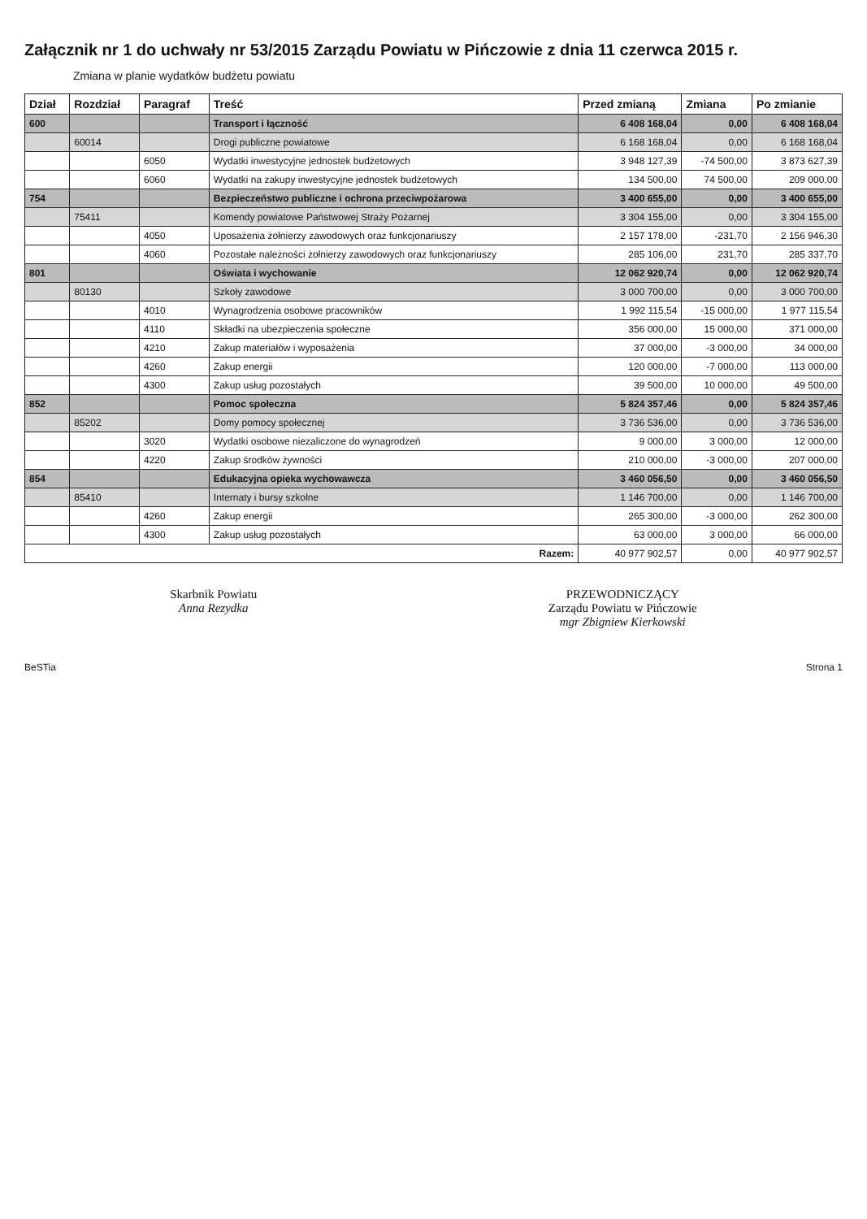Załącznik nr 1 do uchwały nr 53/2015 Zarządu Powiatu w Pińczowie z dnia 11 czerwca 2015 r.
Zmiana w planie wydatków budżetu powiatu
| Dział | Rozdział | Paragraf | Treść | Przed zmianą | Zmiana | Po zmianie |
| --- | --- | --- | --- | --- | --- | --- |
| 600 | | | Transport i łączność | 6 408 168,04 | 0,00 | 6 408 168,04 |
| | 60014 | | Drogi publiczne powiatowe | 6 168 168,04 | 0,00 | 6 168 168,04 |
| | | 6050 | Wydatki inwestycyjne jednostek budżetowych | 3 948 127,39 | -74 500,00 | 3 873 627,39 |
| | | 6060 | Wydatki na zakupy inwestycyjne jednostek budżetowych | 134 500,00 | 74 500,00 | 209 000,00 |
| 754 | | | Bezpieczeństwo publiczne i ochrona przeciwpożarowa | 3 400 655,00 | 0,00 | 3 400 655,00 |
| | 75411 | | Komendy powiatowe Państwowej Straży Pożarnej | 3 304 155,00 | 0,00 | 3 304 155,00 |
| | | 4050 | Uposażenia żołnierzy zawodowych oraz funkcjonariuszy | 2 157 178,00 | -231,70 | 2 156 946,30 |
| | | 4060 | Pozostałe należności żołnierzy zawodowych oraz funkcjonariuszy | 285 106,00 | 231,70 | 285 337,70 |
| 801 | | | Oświata i wychowanie | 12 062 920,74 | 0,00 | 12 062 920,74 |
| | 80130 | | Szkoły zawodowe | 3 000 700,00 | 0,00 | 3 000 700,00 |
| | | 4010 | Wynagrodzenia osobowe pracowników | 1 992 115,54 | -15 000,00 | 1 977 115,54 |
| | | 4110 | Składki na ubezpieczenia społeczne | 356 000,00 | 15 000,00 | 371 000,00 |
| | | 4210 | Zakup materiałów i wyposażenia | 37 000,00 | -3 000,00 | 34 000,00 |
| | | 4260 | Zakup energii | 120 000,00 | -7 000,00 | 113 000,00 |
| | | 4300 | Zakup usług pozostałych | 39 500,00 | 10 000,00 | 49 500,00 |
| 852 | | | Pomoc społeczna | 5 824 357,46 | 0,00 | 5 824 357,46 |
| | 85202 | | Domy pomocy społecznej | 3 736 536,00 | 0,00 | 3 736 536,00 |
| | | 3020 | Wydatki osobowe niezaliczone do wynagrodzeń | 9 000,00 | 3 000,00 | 12 000,00 |
| | | 4220 | Zakup środków żywności | 210 000,00 | -3 000,00 | 207 000,00 |
| 854 | | | Edukacyjna opieka wychowawcza | 3 460 056,50 | 0,00 | 3 460 056,50 |
| | 85410 | | Internaty i bursy szkolne | 1 146 700,00 | 0,00 | 1 146 700,00 |
| | | 4260 | Zakup energii | 265 300,00 | -3 000,00 | 262 300,00 |
| | | 4300 | Zakup usług pozostałych | 63 000,00 | 3 000,00 | 66 000,00 |
| Razem: | | | | 40 977 902,57 | 0,00 | 40 977 902,57 |
Skarbnik Powiatu
Anna Rezydka
PRZEWODNICZĄCY
Zarządu Powiatu w Pińczowie
mgr Zbigniew Kierkowski
BeSTia Strona 1